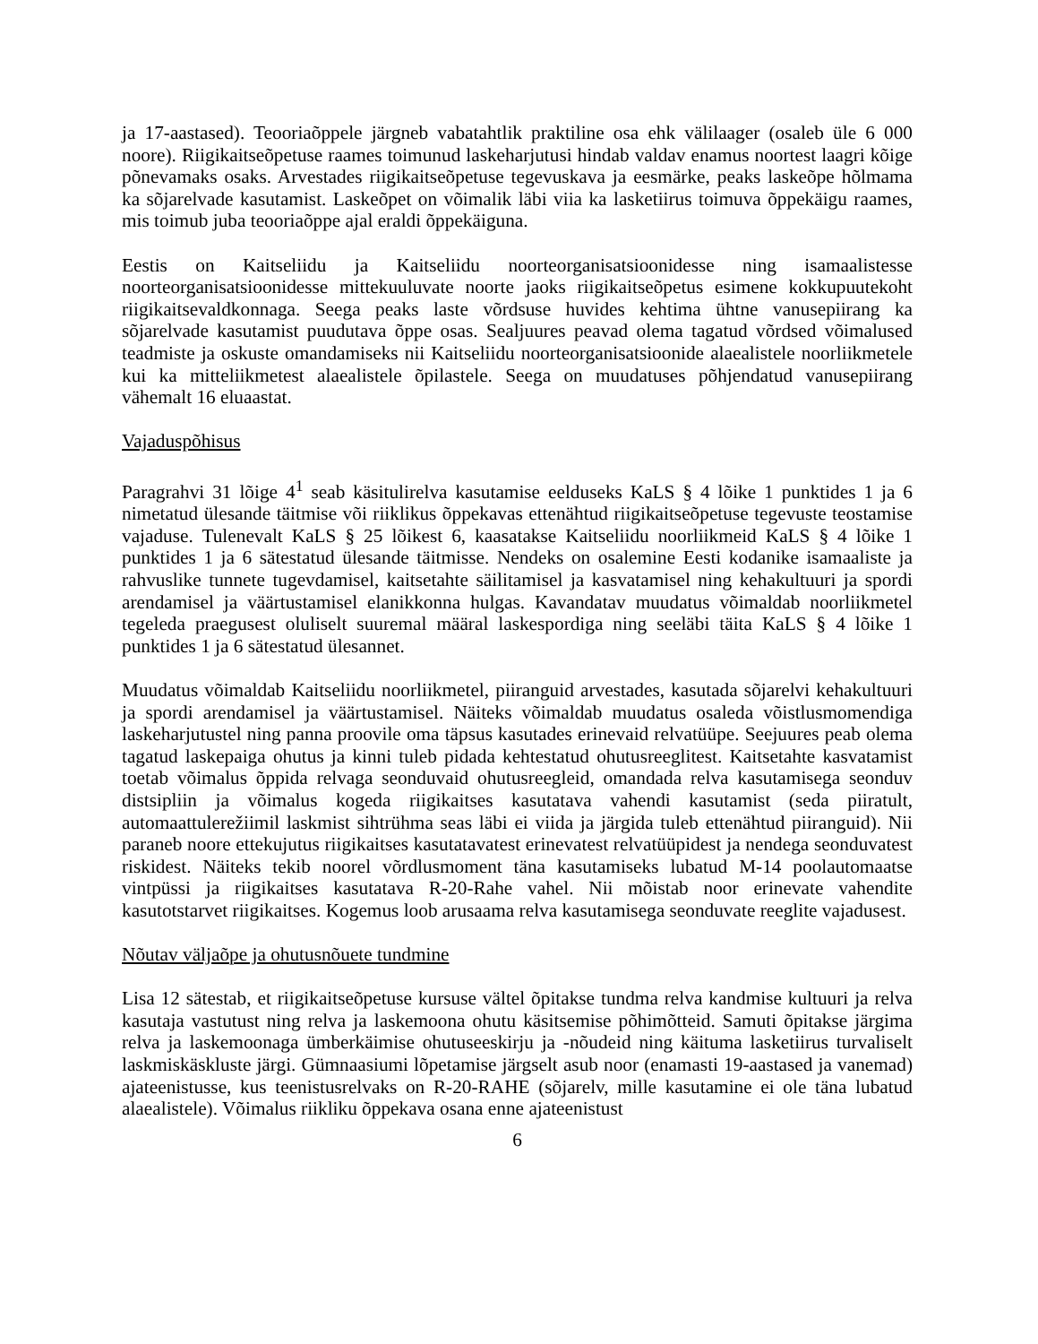ja 17-aastased). Teooriaõppele järgneb vabatahtlik praktiline osa ehk välilaager (osaleb üle 6 000 noore). Riigikaitseõpetuse raames toimunud laskeharjutusi hindab valdav enamus noortest laagri kõige põnevamaks osaks. Arvestades riigikaitseõpetuse tegevuskava ja eesmärke, peaks laskeõpe hõlmama ka sõjarelvade kasutamist. Laskeõpet on võimalik läbi viia ka lasketiirus toimuva õppekäigu raames, mis toimub juba teooriaõppe ajal eraldi õppekäiguna.
Eestis on Kaitseliidu ja Kaitseliidu noorteorganisatsioonidesse ning isamaalistesse noorteorganisatsioonidesse mittekuuluvate noorte jaoks riigikaitseõpetus esimene kokkupuutekoht riigikaitsevaldkonnaga. Seega peaks laste võrdsuse huvides kehtima ühtne vanusepiirang ka sõjarelvade kasutamist puudutava õppe osas. Sealjuures peavad olema tagatud võrdsed võimalused teadmiste ja oskuste omandamiseks nii Kaitseliidu noorteorganisatsioonide alaealistele noorliikmetele kui ka mitteliikmetest alaealistele õpilastele. Seega on muudatuses põhjendatud vanusepiirang vähemalt 16 eluaastat.
Vajaduspõhisus
Paragrahvi 31 lõige 4<sup>1</sup> seab käsitulirelva kasutamise eelduseks KaLS § 4 lõike 1 punktides 1 ja 6 nimetatud ülesande täitmise või riiklikus õppekavas ettenähtud riigikaitseõpetuse tegevuste teostamise vajaduse. Tulenevalt KaLS § 25 lõikest 6, kaasatakse Kaitseliidu noorliikmeid KaLS § 4 lõike 1 punktides 1 ja 6 sätestatud ülesande täitmisse. Nendeks on osalemine Eesti kodanike isamaaliste ja rahvuslike tunnete tugevdamisel, kaitsetahte säilitamisel ja kasvatamisel ning kehakultuuri ja spordi arendamisel ja väärtustamisel elanikkonna hulgas. Kavandatav muudatus võimaldab noorliikmetel tegeleda praegusest oluliselt suuremal määral laskespordiga ning seeläbi täita KaLS § 4 lõike 1 punktides 1 ja 6 sätestatud ülesannet.
Muudatus võimaldab Kaitseliidu noorliikmetel, piiranguid arvestades, kasutada sõjarelvi kehakultuuri ja spordi arendamisel ja väärtustamisel. Näiteks võimaldab muudatus osaleda võistlusmomendiga laskeharjutustel ning panna proovile oma täpsus kasutades erinevaid relvatüüpe. Seejuures peab olema tagatud laskepaiga ohutus ja kinni tuleb pidada kehtestatud ohutusreeglitest. Kaitsetahte kasvatamist toetab võimalus õppida relvaga seonduvaid ohutusreegleid, omandada relva kasutamisega seonduv distsipliin ja võimalus kogeda riigikaitses kasutatava vahendi kasutamist (seda piiratult, automaattulerežiimil laskmist sihtrühma seas läbi ei viida ja järgida tuleb ettenähtud piiranguid). Nii paraneb noore ettekujutus riigikaitses kasutatavatest erinevatest relvatüüpidest ja nendega seonduvatest riskidest. Näiteks tekib noorel võrdlusmoment täna kasutamiseks lubatud M-14 poolautomaatse vintpüssi ja riigikaitses kasutatava R-20-Rahe vahel. Nii mõistab noor erinevate vahendite kasutotstarvet riigikaitses. Kogemus loob arusaama relva kasutamisega seonduvate reeglite vajadusest.
Nõutav väljaõpe ja ohutusnõuete tundmine
Lisa 12 sätestab, et riigikaitseõpetuse kursuse vältel õpitakse tundma relva kandmise kultuuri ja relva kasutaja vastutust ning relva ja laskemoona ohutu käsitsemise põhimõtteid. Samuti õpitakse järgima relva ja laskemoonaga ümberkäimise ohutuseeskirju ja -nõudeid ning käituma lasketiirus turvaliselt laskmiskäskluste järgi. Gümnaasiumi lõpetamise järgselt asub noor (enamasti 19-aastased ja vanemad) ajateenistusse, kus teenistusrelvaks on R-20-RAHE (sõjarelv, mille kasutamine ei ole täna lubatud alaealistele). Võimalus riikliku õppekava osana enne ajateenistust
6